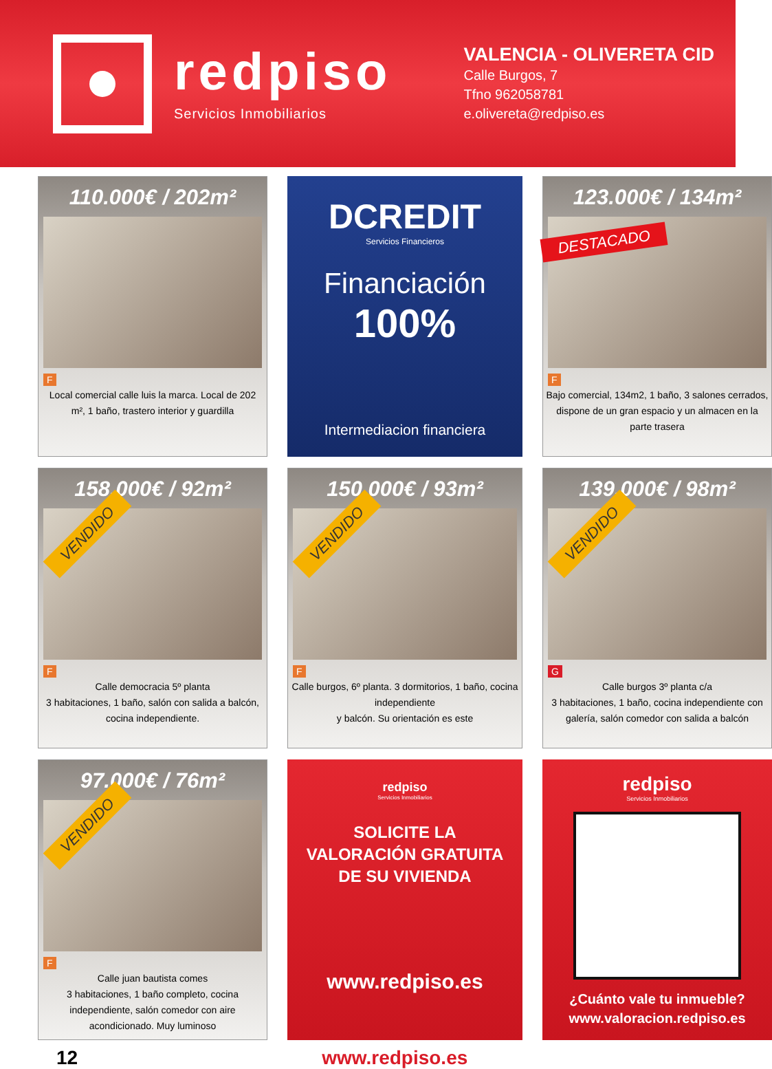redpiso
Servicios Inmobiliarios
VALENCIA - OLIVERETA CID
Calle Burgos, 7
Tfno 962058781
e.olivereta@redpiso.es
110.000€ / 202m²
F
Local comercial calle luis la marca. Local de 202 m², 1 baño, trastero interior y guardilla
DCREDIT
Servicios Financieros
Financiación
100%
Intermediacion financiera
123.000€ / 134m²
DESTACADO
F
Bajo comercial, 134m2, 1 baño, 3 salones cerrados, dispone de un gran espacio y un almacen en la parte trasera
158.000€ / 92m²
VENDIDO
F
Calle democracia 5º planta
3 habitaciones, 1 baño, salón con salida a balcón, cocina independiente.
150.000€ / 93m²
VENDIDO
F
Calle burgos, 6º planta. 3 dormitorios, 1 baño, cocina independiente
y balcón. Su orientación es este
139.000€ / 98m²
VENDIDO
G
Calle burgos 3º planta c/a
3 habitaciones, 1 baño, cocina independiente con galería, salón comedor con salida a balcón
97.000€ / 76m²
VENDIDO
F
Calle juan bautista comes
3 habitaciones, 1 baño completo, cocina independiente, salón comedor con aire acondicionado. Muy luminoso
redpiso
Servicios Inmobiliarios
SOLICITE LA
VALORACIÓN GRATUITA
DE SU VIVIENDA
www.redpiso.es
redpiso
Servicios Inmobiliarios
¿Cuánto vale tu inmueble?
www.valoracion.redpiso.es
12 www.redpiso.es